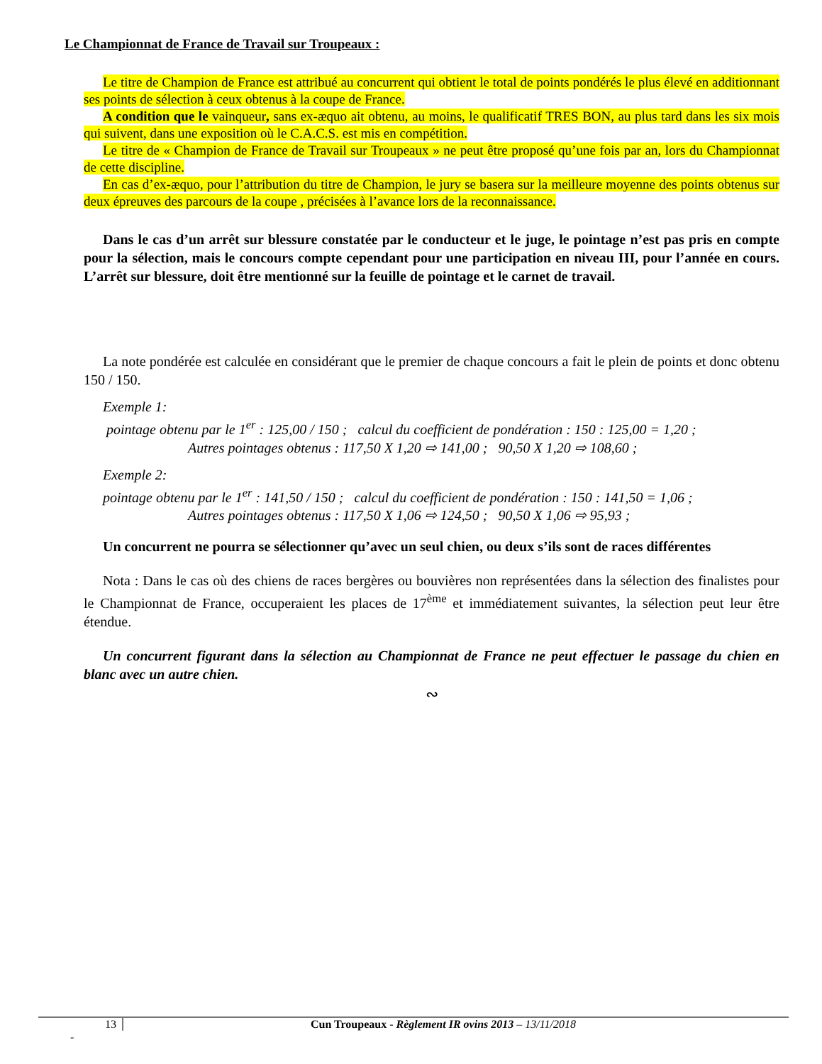Le Championnat de France de Travail sur Troupeaux :
Le titre de Champion de France est attribué au concurrent qui obtient le total de points pondérés le plus élevé en additionnant ses points de sélection à ceux obtenus à la coupe de France.
A condition que le vainqueur, sans ex-æquo ait obtenu, au moins, le qualificatif TRES BON, au plus tard dans les six mois qui suivent, dans une exposition où le C.A.C.S. est mis en compétition.
Le titre de « Champion de France de Travail sur Troupeaux » ne peut être proposé qu’une fois par an, lors du Championnat de cette discipline.
En cas d’ex-æquo, pour l’attribution du titre de Champion, le jury se basera sur la meilleure moyenne des points obtenus sur deux épreuves des parcours de la coupe , précisées à l’avance lors de la reconnaissance.
Dans le cas d’un arrêt sur blessure constatée par le conducteur et le juge, le pointage n’est pas pris en compte pour la sélection, mais le concours compte cependant pour une participation en niveau III, pour l’année en cours. L’arrêt sur blessure, doit être mentionné sur la feuille de pointage et le carnet de travail.
La note pondérée est calculée en considérant que le premier de chaque concours a fait le plein de points et donc obtenu 150 / 150.
Exemple 1:
pointage obtenu par le 1<sup>er</sup> : 125,00 / 150 ; calcul du coefficient de pondération : 150 : 125,00 = 1,20 ;
Autres pointages obtenus : 117,50 X 1,20 ⇨ 141,00 ; 90,50 X 1,20 ⇨ 108,60 ;
Exemple 2:
pointage obtenu par le 1<sup>er</sup> : 141,50 / 150 ; calcul du coefficient de pondération : 150 : 141,50 = 1,06 ;
Autres pointages obtenus : 117,50 X 1,06 ⇨ 124,50 ; 90,50 X 1,06 ⇨ 95,93 ;
Un concurrent ne pourra se sélectionner qu’avec un seul chien, ou deux s’ils sont de races différentes
Nota : Dans le cas où des chiens de races bergères ou bouvières non représentées dans la sélection des finalistes pour le Championnat de France, occuperaient les places de 17<sup>ème</sup> et immédiatement suivantes, la sélection peut leur être étendue.
Un concurrent figurant dans la sélection au Championnat de France ne peut effectuer le passage du chien en blanc avec un autre chien.
∾
13 Cun Troupeaux - Règlement IR ovins 2013 – 13/11/2018
-